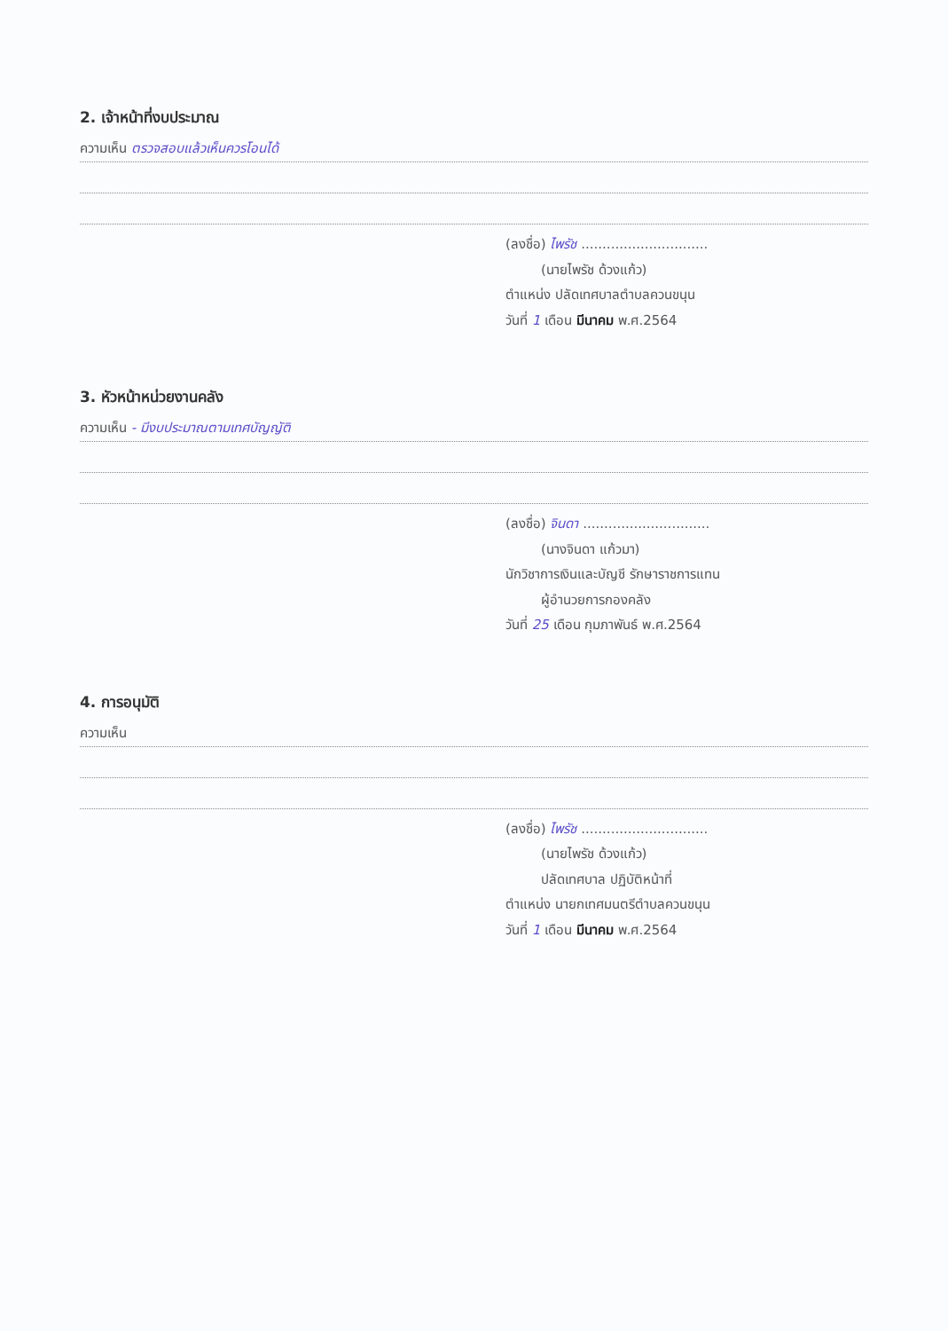2. เจ้าหน้าที่งบประมาณ
ความเห็น ตรวจสอบแล้วเห็นควรโอนได้
(ลงชื่อ) ไพรัช ..............................
(นายไพรัช ด้วงแก้ว)
ตำแหน่ง ปลัดเทศบาลตำบลควนขนุน
วันที่ 1 เดือน มีนาคม พ.ศ.2564
3. หัวหน้าหน่วยงานคลัง
ความเห็น - มีงบประมาณตามเทศบัญญัติ
(ลงชื่อ) จินดา ..............................
(นางจินดา แก้วมา)
นักวิชาการเงินและบัญชี รักษาราชการแทน
ผู้อำนวยการกองคลัง
วันที่ 25 เดือน กุมภาพันธ์ พ.ศ.2564
4. การอนุมัติ
ความเห็น
(ลงชื่อ) ไพรัช ..............................
(นายไพรัช ด้วงแก้ว)
ปลัดเทศบาล ปฏิบัติหน้าที่
ตำแหน่ง นายกเทศมนตรีตำบลควนขนุน
วันที่ 1 เดือน มีนาคม พ.ศ.2564